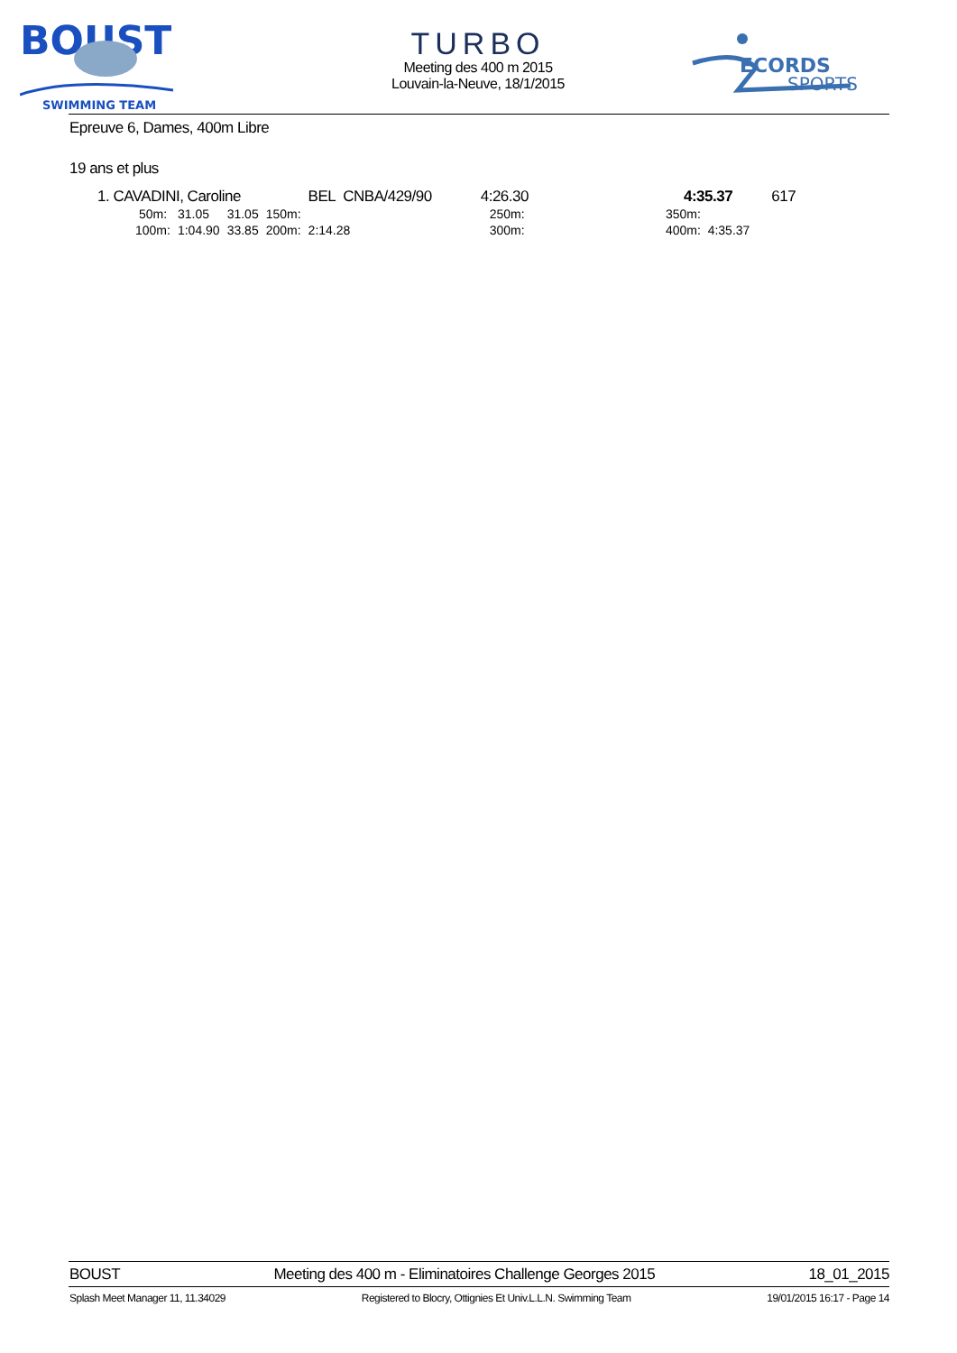BOUST
SWIMMING TEAM
TURBO
Meeting des 400 m 2015
Louvain-la-Neuve, 18/1/2015
ECORDS
SPORTS
Epreuve 6, Dames, 400m Libre
19 ans et plus
| 1. CAVADINI, Caroline | | | | BEL | CNBA/429/90 | 4:26.30 | | 4:35.37 | 617 |
| 50m: | 31.05 | 31.05 | 150m: | | | 250m: | | 350m: | |
| 100m: | 1:04.90 | 33.85 | 200m: | 2:14.28 | | 300m: | | 400m: 4:35.37 | |
BOUST Meeting des 400 m - Eliminatoires Challenge Georges 2015 18_01_2015
Splash Meet Manager 11, 11.34029 Registered to Blocry, Ottignies Et Univ.L.L.N. Swimming Team 19/01/2015 16:17 - Page 14